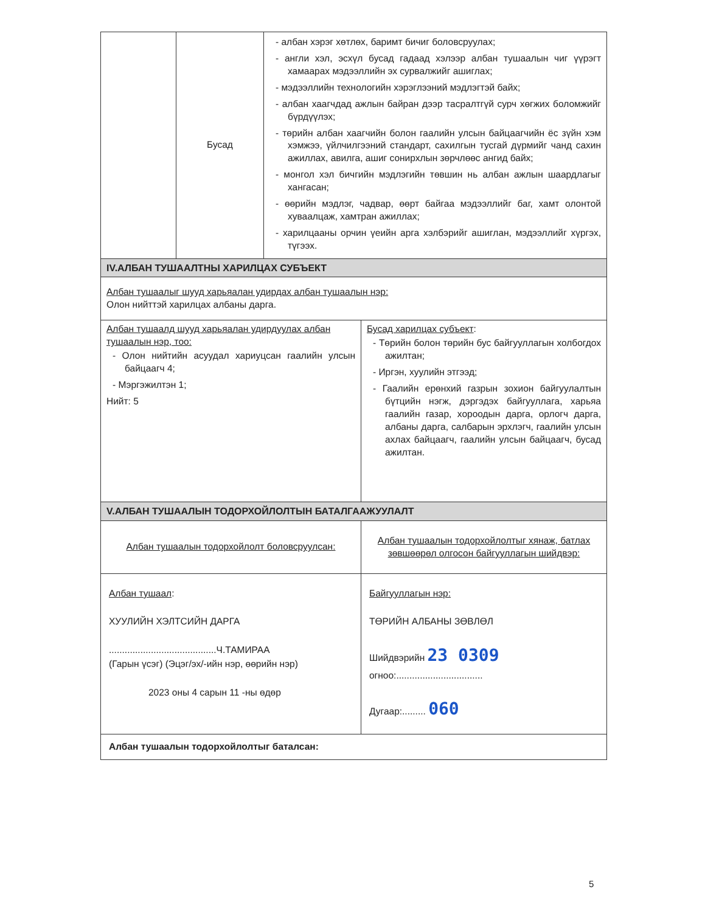| | Бусад | - албан хэрэг хөтлөх, баримт бичиг боловсруулах; - англи хэл, эсхүл бусад гадаад хэлээр албан тушаалын чиг үүрэгт хамаарах мэдээллийн эх сурвалжийг ашиглах; - мэдээллийн технологийн хэрэглээний мэдлэгтэй байх; - албан хаагчдад ажлын байран дээр тасралтгүй сурч хөгжих боломжийг бүрдүүлэх; - төрийн албан хаагчийн болон гаалийн улсын байцаагчийн ёс зүйн хэм хэмжээ, үйлчилгээний стандарт, сахилгын тусгай дүрмийг чанд сахин ажиллах, авилга, ашиг сонирхлын зөрчлөөс ангид байх; - монгол хэл бичгийн мэдлэгийн төвшин нь албан ажлын шаардлагыг хангасан; - өөрийн мэдлэг, чадвар, өөрт байгаа мэдээллийг баг, хамт олонтой хуваалцаж, хамтран ажиллах; - харилцааны орчин үеийн арга хэлбэрийг ашиглан, мэдээллийг хүргэх, түгээх. | |
| IV.АЛБАН ТУШААЛТНЫ ХАРИЛЦАХ СУБЪЕКТ | | | |
| Албан тушаалыг шууд харьяалан удирдах албан тушаалын нэр: Олон нийттэй харилцах албаны дарга. | | | |
| Албан тушаалд шууд харьяалан удирдуулах албан тушаалын нэр, тоо: - Олон нийтийн асуудал хариуцсан гаалийн улсын байцаагч 4; - Мэргэжилтэн 1; Нийт: 5 | | | Бусад харилцах субъект : - Төрийн болон төрийн бус байгууллагын холбогдох ажилтан; - Иргэн, хуулийн этгээд; - Гаалийн ерөнхий газрын зохион байгуулалтын бүтцийн нэгж, дэргэдэх байгууллага, харьяа гаалийн газар, хороодын дарга, орлогч дарга, албаны дарга, салбарын эрхлэгч, гаалийн улсын ахлах байцаагч, гаалийн улсын байцаагч, бусад ажилтан. |
| V.АЛБАН ТУШААЛЫН ТОДОРХОЙЛОЛТЫН БАТАЛГААЖУУЛАЛТ | | | |
| Албан тушаалын тодорхойлолт боловсруулсан: | | | Албан тушаалын тодорхойлолтыг хянаж, батлах зөвшөөрөл олгосон байгууллагын шийдвэр: |
| Албан тушаал : ХУУЛИЙН ХЭЛТСИЙН ДАРГА .........................................Ч.ТАМИРАА (Гарын үсэг) (Эцэг/эх/-ийн нэр, өөрийн нэр) 2023 оны 4 сарын 11 -ны өдөр | | | Байгууллагын нэр: ТӨРИЙН АЛБАНЫ ЗӨВЛӨЛ Шийдвэрийн 23 0309 огноо:................................. Дугаар:......... 060 |
| Албан тушаалын тодорхойлолтыг баталсан: | | | |
5